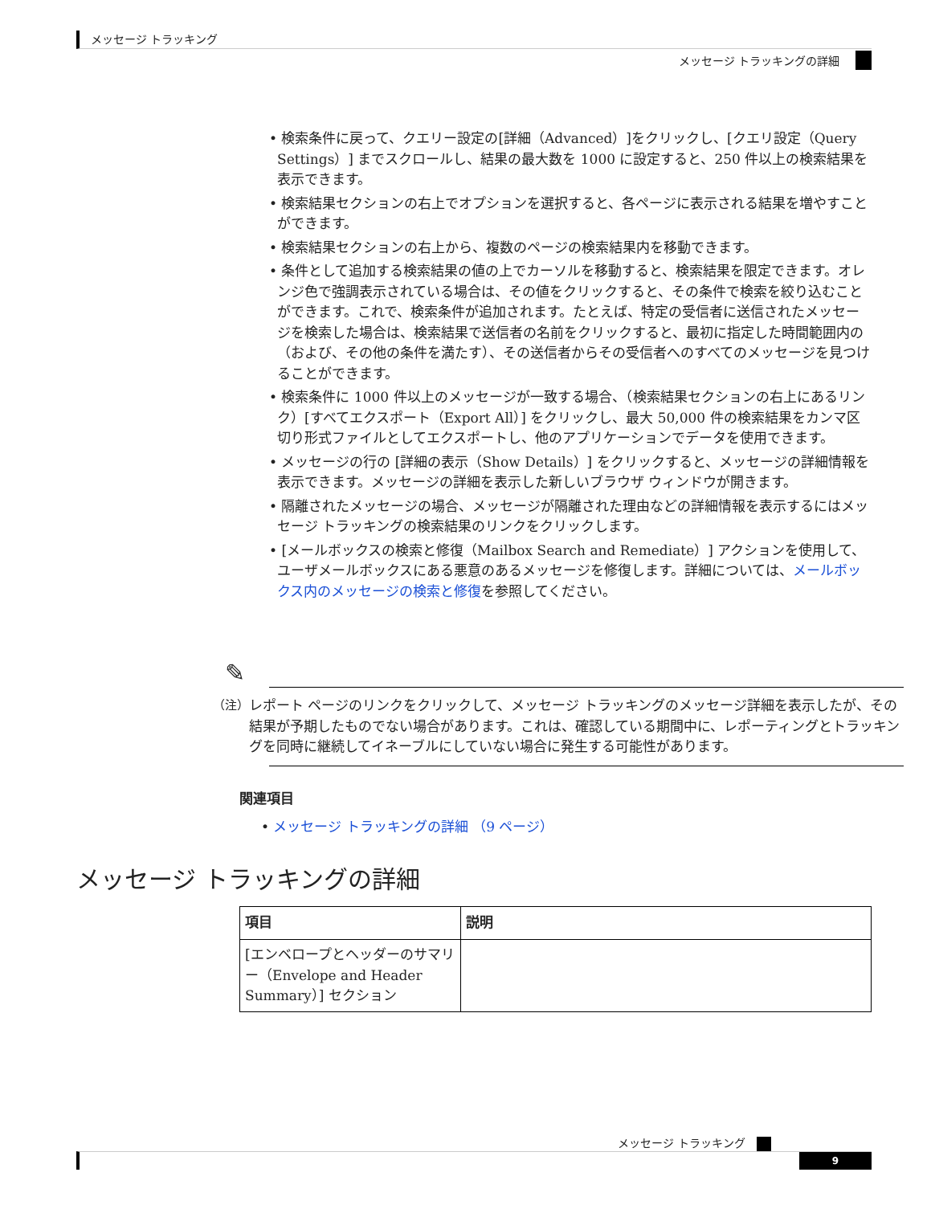メッセージ トラッキング
メッセージ トラッキングの詳細
• 検索条件に戻って、クエリー設定の[詳細（Advanced）]をクリックし、[クエリ設定（Query Settings）] までスクロールし、結果の最大数を 1000 に設定すると、250 件以上の検索結果を表示できます。
• 検索結果セクションの右上でオプションを選択すると、各ページに表示される結果を増やすことができます。
• 検索結果セクションの右上から、複数のページの検索結果内を移動できます。
• 条件として追加する検索結果の値の上でカーソルを移動すると、検索結果を限定できます。オレンジ色で強調表示されている場合は、その値をクリックすると、その条件で検索を絞り込むことができます。これで、検索条件が追加されます。たとえば、特定の受信者に送信されたメッセージを検索した場合は、検索結果で送信者の名前をクリックすると、最初に指定した時間範囲内の（および、その他の条件を満たす）、その送信者からその受信者へのすべてのメッセージを見つけることができます。
• 検索条件に 1000 件以上のメッセージが一致する場合、（検索結果セクションの右上にあるリンク）[すべてエクスポート（Export All）] をクリックし、最大 50,000 件の検索結果をカンマ区切り形式ファイルとしてエクスポートし、他のアプリケーションでデータを使用できます。
• メッセージの行の [詳細の表示（Show Details）] をクリックすると、メッセージの詳細情報を表示できます。メッセージの詳細を表示した新しいブラウザ ウィンドウが開きます。
• 隔離されたメッセージの場合、メッセージが隔離された理由などの詳細情報を表示するにはメッセージ トラッキングの検索結果のリンクをクリックします。
• [メールボックスの検索と修復（Mailbox Search and Remediate）] アクションを使用して、ユーザメールボックスにある悪意のあるメッセージを修復します。詳細については、メールボックス内のメッセージの検索と修復を参照してください。
✎
（注） レポート ページのリンクをクリックして、メッセージ トラッキングのメッセージ詳細を表示したが、その結果が予期したものでない場合があります。これは、確認している期間中に、レポーティングとトラッキングを同時に継続してイネーブルにしていない場合に発生する可能性があります。
関連項目
• メッセージ トラッキングの詳細 （9 ページ）
メッセージ トラッキングの詳細
| 項目 | 説明 |
| --- | --- |
| [エンベロープとヘッダーのサマリー（Envelope and Header Summary）] セクション | |
メッセージ トラッキング
9